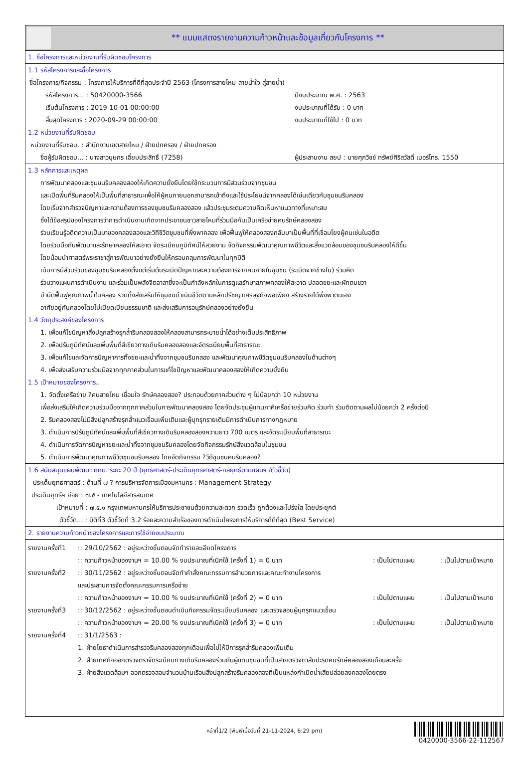** แบบแสดงรายงานความก้าวหน้าและข้อมูลเกี่ยวกับโครงการ **
1. ชื่อโครงการและหน่วยงานที่รับผิดชอบโครงการ
1.1 รหัสโครงการและชื่อโครงการ
ชื่อโครงการ/กิจกรรม : โครงการให้บริการที่ดีที่สุดประจำปี 2563 (โครงการสายไหม สายน้ำใจ สู่สายน้ำ)
รหัสโครงการ... : 50420000-3566 ปีงบประมาณ พ.ศ. : 2563
เริ่มต้นโครงการ : 2019-10-01 00:00:00 งบประมาณที่ได้รับ : 0 บาท
สิ้นสุดโครงการ : 2020-09-29 00:00:00 งบประมาณที่ใช้ไป : 0 บาท
1.2 หน่วยงานที่รับผิดชอบ
หน่วยงานที่รับชอบ. : สำนักงานเขตสายไหม / ฝ่ายปกครอง / ฝ่ายปกครอง
ชื่อผู้รับผิดชอบ... : นางสาวบุษกร เอี่ยมประสิทธิ์ (7258) ผู้ประสานงาน สยป : นายศุภวิชช์ ทรัพย์ศิริสวัสดิ์ เบอร์โทร. 1550
1.3 หลักการและเหตุผล
การพัฒนาคลองและชุมชนริมคลองสองให้เกิดความยั่งยืนโดยใช้กระบวนการมีส่วนร่วมจากชุมชน
และเปิดพื้นที่ริมคลองให้เป็นพื้นที่สาธารณะเพื่อให้ผู้คนภายนอกสามารถเข้าถึงและใช้ประโยชน์จากคลองได้เช่นเดียวกับชุมชนริมคลอง
โดยเริ่มจากสำรวจปัญหาและความต้องการของชุมชนริมคลองสอง แล้วประชุมระดมความคิดเห็นหาแนวทางที่เหมาะสม
ซึ่งได้ข้อสรุปของโครงการว่าการดำเนินงานเกิดจากประชาชนชาวสายไหมที่ร่วมมือกันเป็นเครือข่ายคนรักษ์คลองสอง
ร่วมเรียนรู้อดีตความเป็นมาของคลองสองและวิถีชีวิตชุมชนที่พึ่งพาคลอง เพื่อฟื้นฟูให้คลองสองกลับมาเป็นพื้นที่ที่เชื่อมโยงผู้คนเช่นในอดีต
โดยร่วมมือกันพัฒนาและรักษาคลองให้สะอาด จัดระเบียบภูมิทัศน์ให้สวยงาม จัดกิจกรรมพัฒนาคุณภาพชีวิตและสิ่งแวดล้อมของชุมชนริมคลองให้ดีขึ้น
โดยน้อมนำศาสตร์พระราชาสู่การพัฒนาอย่างยั่งยืนให้ครอบคลุมการพัฒนาในทุกมิติ
เน้นการมีส่วนร่วมของชุมชนริมคลองตั้งแต่เริ่มต้นระเบิดปัญหาและความต้องการจากคนภายในชุมชน (ระเบิดจากข้างใน) ร่วมคิด
ร่วมวางแผนการดำเนินงาน และร่วมเป็นพลังจิตอาสาซึ่งจะเป็นกำลังหลักในการดูแลรักษาสภาพคลองให้สะอาด ปลอดขยะและผักตบชวา
บำบัดฟื้นฟูคุณภาพน้ำในคลอง รวมทั้งส่งเสริมให้ชุมชนดำเนินชีวิตตามหลักปรัชญาเศรษฐกิจพอเพียง สร้างรายได้พึ่งพาตนเอง
อาศัยอยู่กับคลองโดยไม่เบียดเบียนธรรมชาติ และส่งเสริมการอนุรักษ์คลองอย่างยั่งยืน
1.4 วัตถุประสงค์ของโครงการ
1. เพื่อแก้ไขปัญหาสิ่งปลูกสร้างรุกล้ำริมคลองสองให้คลองสามารถระบายน้ำได้อย่างเต็มประสิทธิภาพ
2. เพื่อปรับภูมิทัศน์และเพิ่มพื้นที่สีเขียวทางเดินริมคลองสองและจัดระเบียบพื้นที่สาธารณะ
3. เพื่อแก้ไขและจัดการปัญหาการทิ้งขยะและน้ำทิ้งจากชุมชนริมคลอง และพัฒนาคุณภาพชีวิตชุมชนริมคลองในด้านต่างๆ
4. เพื่อส่งเสริมความร่วมมือจากทุกภาคส่วนในการแก้ไขปัญหาและพัฒนาคลองสองให้เกิดความยั่งยืน
1.5 เป้าหมายของโครงการ..
1. จัดตั้งเครือข่าย ?คนสายไหม เชื่อมใจ รักษ์คลองสอง? ประกอบด้วยภาคส่วนต่าง ๆ ไม่น้อยกว่า 10 หน่วยงาน
เพื่อส่งเสริมให้เกิดความร่วมมือจากทุกภาคส่วนในการพัฒนาคลองสอง โดยจัดประชุมผู้แทนภาคีเครือข่ายร่วมคิด ร่วมทำ ร่วมติดตามผลไม่น้อยกว่า 2 ครั้งต่อปี
2. ริมคลองสองไม่มีสิ่งปลูกสร้างรุกล้ำแนวเขื่อนเพิ่มเติมและผู้บุกรุกรายเดิมมีการดำเนินการทางกฎหมาย
3. ดำเนินการปรับภูมิทัศน์และเพิ่มพื้นที่สีเขียวทางเดินริมคลองสองความยาว 700 เมตร และจัดระเบียบพื้นที่สาธารณะ
4. ดำเนินการจัดการปัญหาขยะและน้ำทิ้งจากชุมชนริมคลองโดยจัดกิจกรรมรักษ์สิ่งแวดล้อมในชุมชน
5. ดำเนินการพัฒนาคุณภาพชีวิตชุมชนริมคลอง โดยจัดกิจกรรม ?วิถีชุมชนคนริมคลอง?
1.6 สนับสนุนแผนพัฒนา กทม. ระยะ 20 ปี (ยุทธศาสตร์-ประเด็นยุทธศาสตร์-กลยุทธ์ตามแผนฯ /ตัวชี้วัด)
ประเด็นยุทธศาสตร์ : ด้านที่ ๗ ? การบริหารจัดการเมืองมหานคร : Management Strategy
ประเด็นยุทธ์ฯ ย่อย : ๗.๕ - เทคโนโลยีสารสนเทศ
เป้าหมายที่ : ๗.๕.๑ กรุงเทพมหานครให้บริการประชาชนด้วยความสะดวก รวดเร็ว ถูกต้องและโปร่งใส โดยประยุกต์
ตัวชี้วัด... : มิติที่3 ตัวชี้วัดที่ 3.2 ร้อยละความสำเร็จของการดำเนินโครงการให้บริการที่ดีที่สุด (Best Service)
2. รายงานความก้าวหน้าของโครงการและการใช้จ่ายงบประมาณ
รายงานครั้งที่1
:: 29/10/2562 : อยู่ระหว่างขั้นตอนจัดทำรายละเอียดโครงการ
:: ความก้าวหน้าของงานฯ = 10.00 % งบประมาณที่เบิกใช้ (ครั้งที่ 1) = 0 บาท: เป็นไปตามแผน: เป็นไปตามเป้าหมาย
รายงานครั้งที่2
:: 30/11/2562 : อยู่ระหว่างขั้นตอนจัดทำคำสั่งคณะกรรมการอำนวยการและคณะทำงานโครงการ
และประสานการจัดตั้งคณะกรรมการเครือข่าย
:: ความก้าวหน้าของงานฯ = 10.00 % งบประมาณที่เบิกใช้ (ครั้งที่ 2) = 0 บาท: เป็นไปตามแผน: เป็นไปตามเป้าหมาย
รายงานครั้งที่3
:: 30/12/2562 : อยู่ระหว่างขั้นตอนดำเนินกิจกรรมจัดระเบียบริมคลอง และตรวจสอบผู้บุกรุกแนวเขื่อน
:: ความก้าวหน้าของงานฯ = 20.00 % งบประมาณที่เบิกใช้ (ครั้งที่ 3) = 0 บาท: เป็นไปตามแผน: เป็นไปตามเป้าหมาย
รายงานครั้งที่4
:: 31/1/2563 :
1. ฝ่ายโยธาดำเนินการสำรวจริมคลองสองทุกเดือนเพื่อไม่ให้มีการรุกล้ำริมคลองเพิ่มเติม
2. ฝ่ายเทศกิจออกตรวจตราจัดระเบียบทางเดินริมคลองร่วมกับผู้แทนชุมชนที่เป็นสายตรวจตาสับปะรดคนรักษ์คลองสองเดือนละครั้ง
3. ฝ่ายสิ่งแวดล้อมฯ ออกตรวจสอบจำนวนบ้านเรือนสิ่งปลูกสร้างริมคลองสองที่เป็นแหล่งกำเนิดน้ำเสียปล่อยลงคลองโดยตรง
หน้าที่1/2 (พิมพ์เมื่อวันที่ 21-11-2024, 6:29 pm)
0420000-3566-22-112567